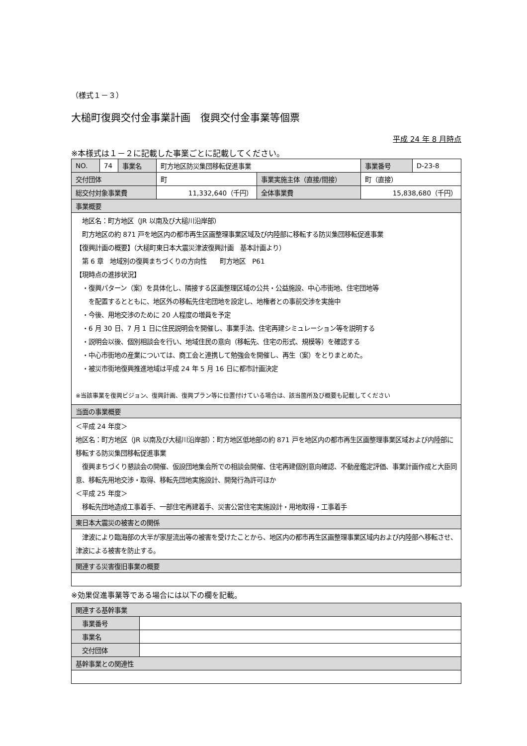（様式１－３）
大槌町復興交付金事業計画　復興交付金事業等個票
平成 24 年 8 月時点
※本様式は１－２に記載した事業ごとに記載してください。
| NO. | 74 | 事業名 | 町方地区防災集団移転促進事業 | | 事業番号 | D-23-8 |
| 交付団体 | | | 町 | 事業実施主体（直接/間接） | 町（直接） | |
| 総交付対象事業費 | | | 11,332,640（千円） | 全体事業費 | 15,838,680（千円） | |
| 事業概要 | | | | | | |
| 地区名：町方地区（JR 以南及び大槌川沿岸部） 町方地区の約 871 戸を地区内の都市再生区画整理事業区域及び内陸部に移転する防災集団移転促進事業 【復興計画の概要】（大槌町東日本大震災津波復興計画 基本計画より） 第 6 章 地域別の復興まちづくりの方向性 町方地区 P61 【現時点の進捗状況】 ・復興パターン（案）を具体化し、隣接する区画整理区域の公共・公益施設、中心市街地、住宅団地等 を配置するとともに、地区外の移転先住宅団地を設定し、地権者との事前交渉を実施中 ・今後、用地交渉のために 20 人程度の増員を予定 ・6 月 30 日、7 月 1 日に住民説明会を開催し、事業手法、住宅再建シミュレーション等を説明する ・説明会以後、個別相談会を行い、地域住民の意向（移転先、住宅の形式、規模等）を確認する ・中心市街地の産業については、商工会と連携して勉強会を開催し、再生（案）をとりまとめた。 ・被災市街地復興推進地域は平成 24 年 5 月 16 日に都市計画決定 ※当該事業を復興ビジョン、復興計画、復興プラン等に位置付けている場合は、該当箇所及び概要も記載してください | | | | | | |
| 当面の事業概要 | | | | | | |
| ＜平成 24 年度＞ 地区名：町方地区（JR 以南及び大槌川沿岸部）：町方地区低地部の約 871 戸を地区内の都市再生区画整理事業区域および内陸部に移転する防災集団移転促進事業 復興まちづくり懇談会の開催、仮設団地集会所での相談会開催、住宅再建個別意向確認、不動産鑑定評価、事業計画作成と大臣同意、移転先用地交渉・取得、移転先団地実施設計、開発行為許可ほか ＜平成 25 年度＞ 移転先団地造成工事着手、一部住宅再建着手、災害公営住宅実施設計・用地取得・工事着手 | | | | | | |
| 東日本大震災の被害との関係 | | | | | | |
| 津波により臨海部の大半が家屋流出等の被害を受けたことから、地区内の都市再生区画整理事業区域内および内陸部へ移転させ、津波による被害を防止する。 | | | | | | |
| 関連する災害復旧事業の概要 | | | | | | |
※効果促進事業等である場合には以下の欄を記載。
| 関連する基幹事業 | |
| 事業番号 | |
| 事業名 | |
| 交付団体 | |
| 基幹事業との関連性 | |